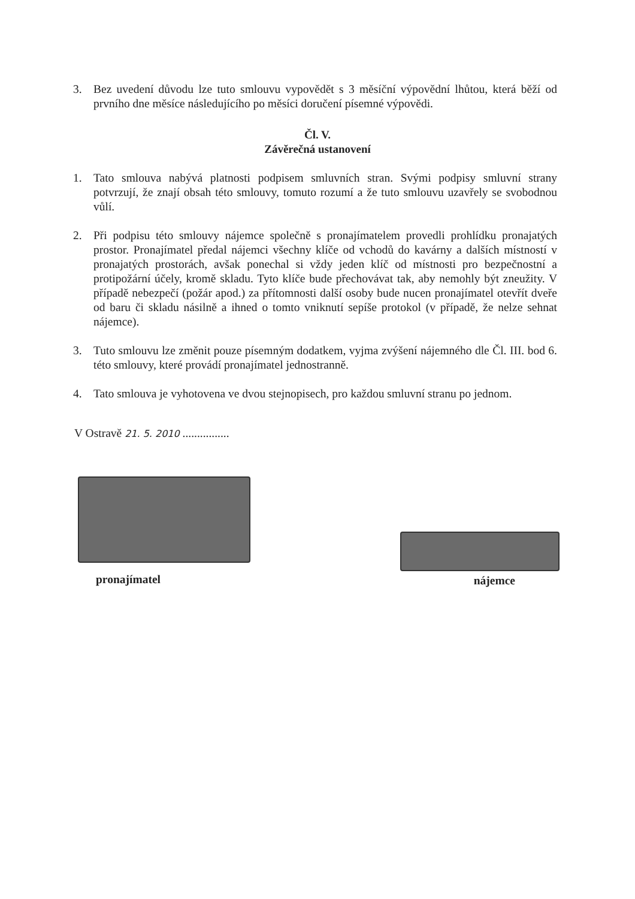3. Bez uvedení důvodu lze tuto smlouvu vypovědět s 3 měsíční výpovědní lhůtou, která běží od prvního dne měsíce následujícího po měsíci doručení písemné výpovědi.
Čl. V.
Závěrečná ustanovení
1. Tato smlouva nabývá platnosti podpisem smluvních stran. Svými podpisy smluvní strany potvrzují, že znají obsah této smlouvy, tomuto rozumí a že tuto smlouvu uzavřely se svobodnou vůlí.
2. Při podpisu této smlouvy nájemce společně s pronajímatelem provedli prohlídku pronajatých prostor. Pronajímatel předal nájemci všechny klíče od vchodů do kavárny a dalších místností v pronajatých prostorách, avšak ponechal si vždy jeden klíč od místnosti pro bezpečnostní a protipožární účely, kromě skladu. Tyto klíče bude přechovávat tak, aby nemohly být zneužity. V případě nebezpečí (požár apod.) za přítomnosti další osoby bude nucen pronajímatel otevřít dveře od baru či skladu násilně a ihned o tomto vniknutí sepíše protokol (v případě, že nelze sehnat nájemce).
3. Tuto smlouvu lze změnit pouze písemným dodatkem, vyjma zvýšení nájemného dle Čl. III. bod 6. této smlouvy, které provádí pronajímatel jednostranně.
4. Tato smlouva je vyhotovena ve dvou stejnopisech, pro každou smluvní stranu po jednom.
V Ostravě 21. 5. 2010 ................
pronajímatel nájemce